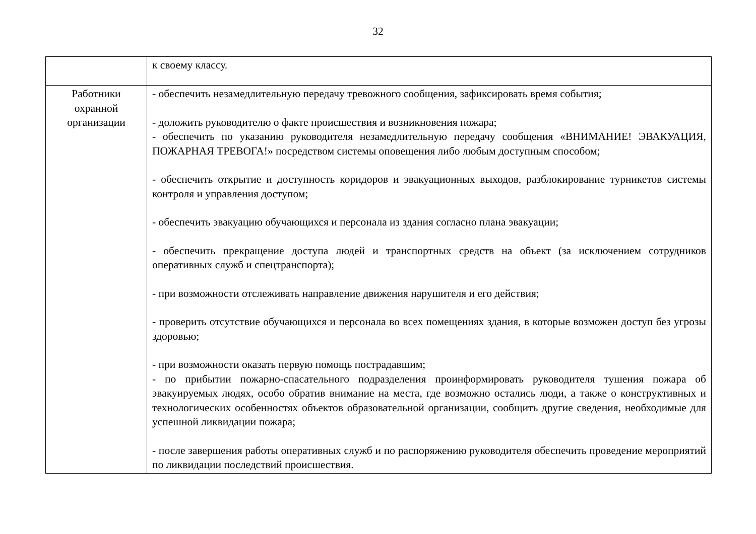32
| | к своему классу. |
| Работники охранной организации | - обеспечить незамедлительную передачу тревожного сообщения, зафиксировать время события; - доложить руководителю о факте происшествия и возникновения пожара; - обеспечить по указанию руководителя незамедлительную передачу сообщения «ВНИМАНИЕ! ЭВАКУАЦИЯ, ПОЖАРНАЯ ТРЕВОГА!» посредством системы оповещения либо любым доступным способом; - обеспечить открытие и доступность коридоров и эвакуационных выходов, разблокирование турникетов системы контроля и управления доступом; - обеспечить эвакуацию обучающихся и персонала из здания согласно плана эвакуации; - обеспечить прекращение доступа людей и транспортных средств на объект (за исключением сотрудников оперативных служб и спецтранспорта); - при возможности отслеживать направление движения нарушителя и его действия; - проверить отсутствие обучающихся и персонала во всех помещениях здания, в которые возможен доступ без угрозы здоровью; - при возможности оказать первую помощь пострадавшим; - по прибытии пожарно-спасательного подразделения проинформировать руководителя тушения пожара об эвакуируемых людях, особо обратив внимание на места, где возможно остались люди, а также о конструктивных и технологических особенностях объектов образовательной организации, сообщить другие сведения, необходимые для успешной ликвидации пожара; - после завершения работы оперативных служб и по распоряжению руководителя обеспечить проведение мероприятий по ликвидации последствий происшествия. |